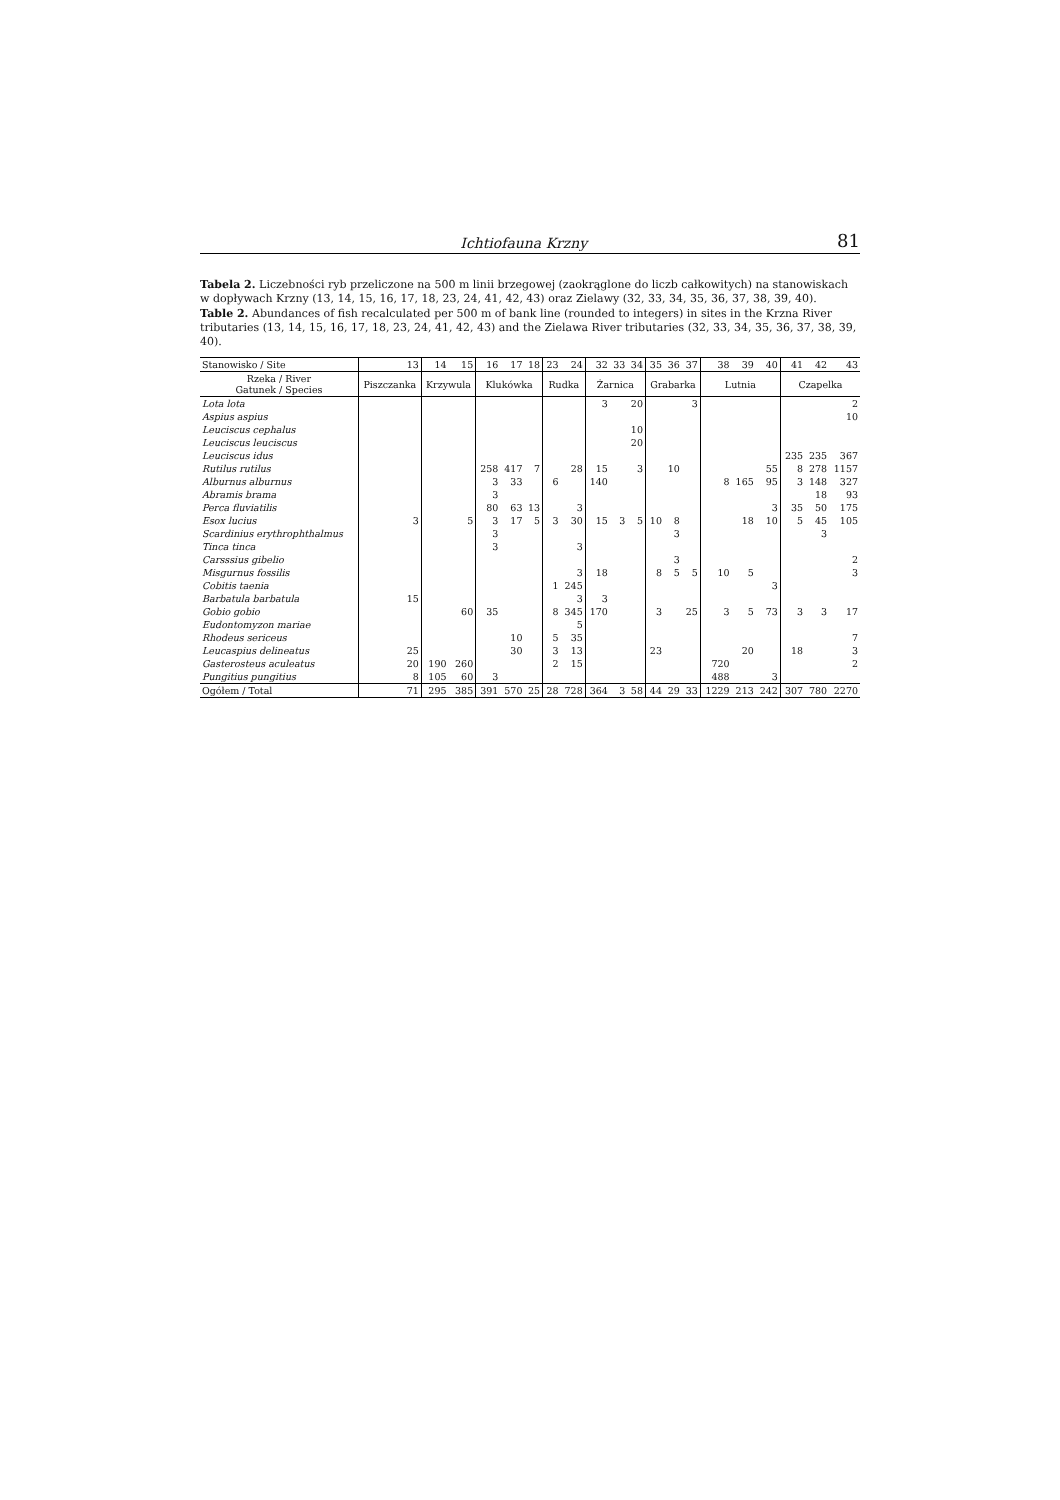Ichtiofauna Krzny 81
Tabela 2. Liczebności ryb przeliczone na 500 m linii brzegowej (zaokrąglone do liczb całkowitych) na stanowiskach w dopływach Krzny (13, 14, 15, 16, 17, 18, 23, 24, 41, 42, 43) oraz Zielawy (32, 33, 34, 35, 36, 37, 38, 39, 40).
Table 2. Abundances of fish recalculated per 500 m of bank line (rounded to integers) in sites in the Krzna River tributaries (13, 14, 15, 16, 17, 18, 23, 24, 41, 42, 43) and the Zielawa River tributaries (32, 33, 34, 35, 36, 37, 38, 39, 40).
| Stanowisko / Site | 13 | 14 | 15 | 16 | 17 | 18 | 23 | 24 | 32 | 33 | 34 | 35 | 36 | 37 | 38 | 39 | 40 | 41 | 42 | 43 |
| --- | --- | --- | --- | --- | --- | --- | --- | --- | --- | --- | --- | --- | --- | --- | --- | --- | --- | --- | --- | --- |
| Rzeka / River Gatunek / Species | Piszczanka | Krzywula | | Kluków­ka | | | Rudka | | Żarnica | | | Grabarka | | | Lutnia | | | Czapelka | | |
| Lota lota | | | | | | | | | 3 | | 20 | | | 3 | | | | | | 2 |
| Aspius aspius | | | | | | | | | | | | | | | | | | | | 10 |
| Leuciscus cephalus | | | | | | | | | | | 10 | | | | | | | | | |
| Leuciscus leuciscus | | | | | | | | | | | 20 | | | | | | | | | |
| Leuciscus idus | | | | | | | | | | | | | | | | | | 235 | 235 | 367 |
| Rutilus rutilus | | | | 258 | 417 | 7 | | 28 | 15 | | 3 | | 10 | | | | 55 | 8 | 278 | 1157 |
| Alburnus alburnus | | | | 3 | 33 | | 6 | | 140 | | | | | | 8 | 165 | 95 | 3 | 148 | 327 |
| Abramis brama | | | | 3 | | | | | | | | | | | | | | | 18 | 93 |
| Perca fluviatilis | | | | 80 | 63 | 13 | | 3 | | | | | | | | | 3 | 35 | 50 | 175 |
| Esox lucius | 3 | | 5 | 3 | 17 | 5 | 3 | 30 | 15 | 3 | 5 | 10 | 8 | | | 18 | 10 | 5 | 45 | 105 |
| Scardinius erythrophthalmus | | | | 3 | | | | | | | | | 3 | | | | | | 3 | |
| Tinca tinca | | | | 3 | | | | 3 | | | | | | | | | | | | |
| Carsssius gibelio | | | | | | | | | | | | | 3 | | | | | | | 2 |
| Misgurnus fossilis | | | | | | | | 3 | 18 | | | 8 | 5 | 5 | 10 | 5 | | | | 3 |
| Cobitis taenia | | | | | | | 1 | 245 | | | | | | | | | 3 | | | |
| Barbatula barbatula | 15 | | | | | | | 3 | 3 | | | | | | | | | | | |
| Gobio gobio | | | 60 | 35 | | | 8 | 345 | 170 | | | 3 | | 25 | 3 | 5 | 73 | 3 | 3 | 17 |
| Eudontomyzon mariae | | | | | | | | 5 | | | | | | | | | | | | |
| Rhodeus sericeus | | | | | 10 | | 5 | 35 | | | | | | | | | | | | 7 |
| Leucaspius delineatus | 25 | | | | 30 | | 3 | 13 | | | | 23 | | | | 20 | | 18 | | 3 |
| Gasterosteus aculeatus | 20 | 190 | 260 | | | | 2 | 15 | | | | | | | 720 | | | | | 2 |
| Pungitius pungitius | 8 | 105 | 60 | 3 | | | | | | | | | | | 488 | | 3 | | | |
| Ogółem / Total | 71 | 295 | 385 | 391 | 570 | 25 | 28 | 728 | 364 | 3 | 58 | 44 | 29 | 33 | 1229 | 213 | 242 | 307 | 780 | 2270 |